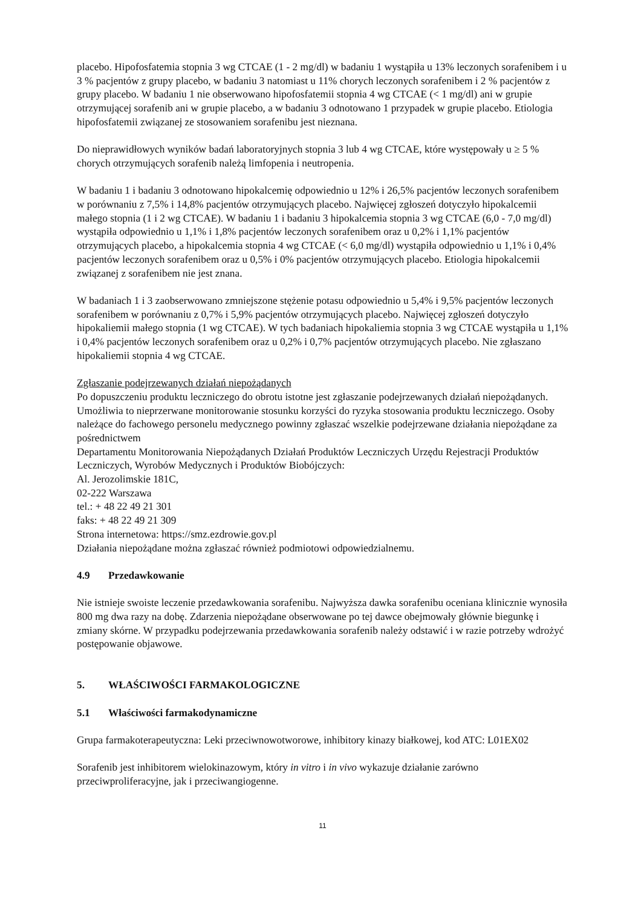placebo. Hipofosfatemia stopnia 3 wg CTCAE (1 - 2 mg/dl) w badaniu 1 wystąpiła u 13% leczonych sorafenibem i u 3 % pacjentów z grupy placebo, w badaniu 3 natomiast u 11% chorych leczonych sorafenibem i 2 % pacjentów z grupy placebo. W badaniu 1 nie obserwowano hipofosfatemii stopnia 4 wg CTCAE (< 1 mg/dl) ani w grupie otrzymującej sorafenib ani w grupie placebo, a w badaniu 3 odnotowano 1 przypadek w grupie placebo. Etiologia hipofosfatemii związanej ze stosowaniem sorafenibu jest nieznana.
Do nieprawidłowych wyników badań laboratoryjnych stopnia 3 lub 4 wg CTCAE, które występowały u ≥ 5 % chorych otrzymujących sorafenib należą limfopenia i neutropenia.
W badaniu 1 i badaniu 3 odnotowano hipokalcemię odpowiednio u 12% i 26,5% pacjentów leczonych sorafenibem w porównaniu z 7,5% i 14,8% pacjentów otrzymujących placebo. Najwięcej zgłoszeń dotyczyło hipokalcemii małego stopnia (1 i 2 wg CTCAE). W badaniu 1 i badaniu 3 hipokalcemia stopnia 3 wg CTCAE (6,0 - 7,0 mg/dl) wystąpiła odpowiednio u 1,1% i 1,8% pacjentów leczonych sorafenibem oraz u 0,2% i 1,1% pacjentów otrzymujących placebo, a hipokalcemia stopnia 4 wg CTCAE (< 6,0 mg/dl) wystąpiła odpowiednio u 1,1% i 0,4% pacjentów leczonych sorafenibem oraz u 0,5% i 0% pacjentów otrzymujących placebo. Etiologia hipokalcemii związanej z sorafenibem nie jest znana.
W badaniach 1 i 3 zaobserwowano zmniejszone stężenie potasu odpowiednio u 5,4% i 9,5% pacjentów leczonych sorafenibem w porównaniu z 0,7% i 5,9% pacjentów otrzymujących placebo. Najwięcej zgłoszeń dotyczyło hipokaliemii małego stopnia (1 wg CTCAE). W tych badaniach hipokaliemia stopnia 3 wg CTCAE wystąpiła u 1,1% i 0,4% pacjentów leczonych sorafenibem oraz u 0,2% i 0,7% pacjentów otrzymujących placebo. Nie zgłaszano hipokaliemii stopnia 4 wg CTCAE.
Zgłaszanie podejrzewanych działań niepożądanych
Po dopuszczeniu produktu leczniczego do obrotu istotne jest zgłaszanie podejrzewanych działań niepożądanych. Umożliwia to nieprzerwane monitorowanie stosunku korzyści do ryzyka stosowania produktu leczniczego. Osoby należące do fachowego personelu medycznego powinny zgłaszać wszelkie podejrzewane działania niepożądane za pośrednictwem
Departamentu Monitorowania Niepożądanych Działań Produktów Leczniczych Urzędu Rejestracji Produktów Leczniczych, Wyrobów Medycznych i Produktów Biobójczych:
Al. Jerozolimskie 181C,
02-222 Warszawa
tel.: + 48 22 49 21 301
faks: + 48 22 49 21 309
Strona internetowa: https://smz.ezdrowie.gov.pl
Działania niepożądane można zgłaszać również podmiotowi odpowiedzialnemu.
4.9 Przedawkowanie
Nie istnieje swoiste leczenie przedawkowania sorafenibu. Najwyższa dawka sorafenibu oceniana klinicznie wynosiła 800 mg dwa razy na dobę. Zdarzenia niepożądane obserwowane po tej dawce obejmowały głównie biegunkę i zmiany skórne. W przypadku podejrzewania przedawkowania sorafenib należy odstawić i w razie potrzeby wdrożyć postępowanie objawowe.
5. WŁAŚCIWOŚCI FARMAKOLOGICZNE
5.1 Właściwości farmakodynamiczne
Grupa farmakoterapeutyczna: Leki przeciwnowotworowe, inhibitory kinazy białkowej, kod ATC: L01EX02
Sorafenib jest inhibitorem wielokinazowym, który in vitro i in vivo wykazuje działanie zarówno przeciwproliferacyjne, jak i przeciwangiogenne.
11